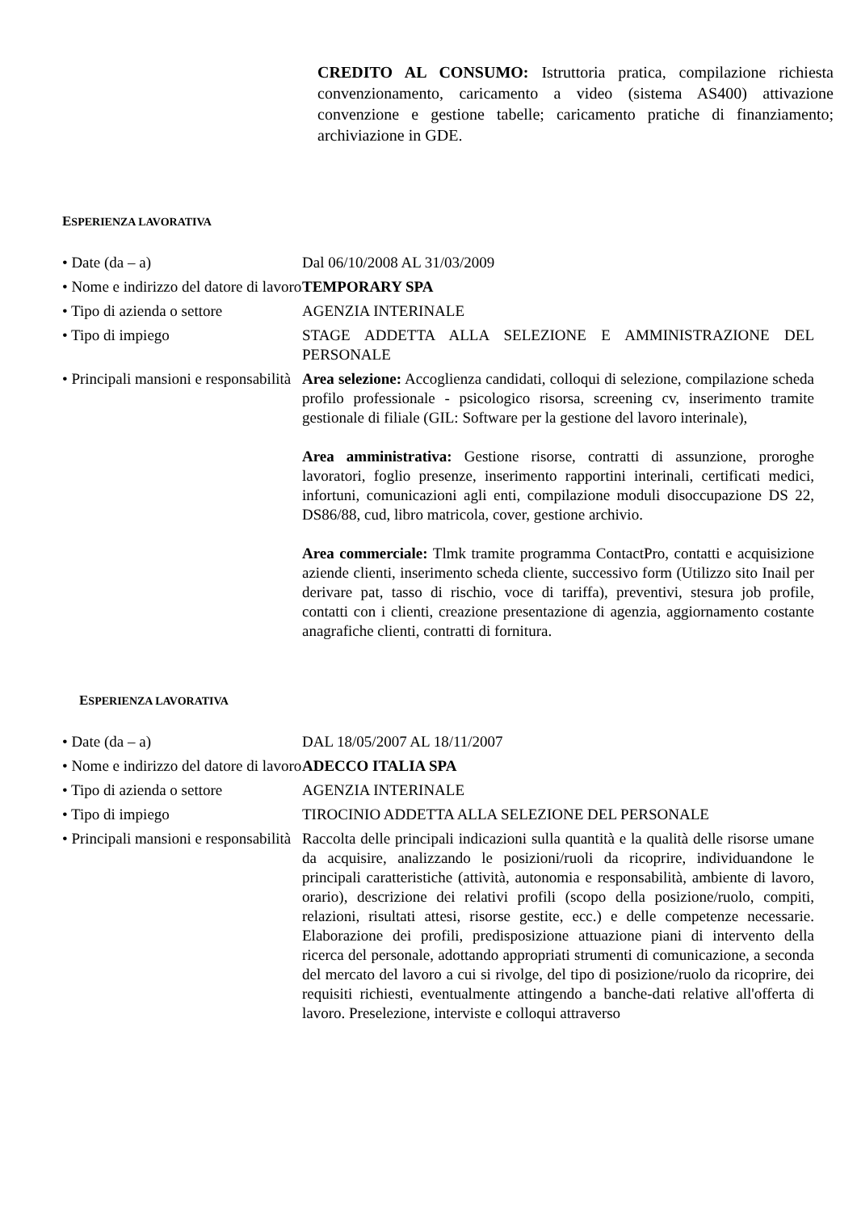CREDITO AL CONSUMO: Istruttoria pratica, compilazione richiesta convenzionamento, caricamento a video (sistema AS400) attivazione convenzione e gestione tabelle; caricamento pratiche di finanziamento; archiviazione in GDE.
ESPERIENZA LAVORATIVA
• Date (da – a) Dal 06/10/2008 AL 31/03/2009
• Nome e indirizzo del datore di lavoro
TEMPORARY SPA
• Tipo di azienda o settore
AGENZIA INTERINALE
• Tipo di impiego STAGE ADDETTA ALLA SELEZIONE E AMMINISTRAZIONE DEL PERSONALE
• Principali mansioni e responsabilità
Area selezione: Accoglienza candidati, colloqui di selezione, compilazione scheda profilo professionale - psicologico risorsa, screening cv, inserimento tramite gestionale di filiale (GIL: Software per la gestione del lavoro interinale),
Area amministrativa: Gestione risorse, contratti di assunzione, proroghe lavoratori, foglio presenze, inserimento rapportini interinali, certificati medici, infortuni, comunicazioni agli enti, compilazione moduli disoccupazione DS 22, DS86/88, cud, libro matricola, cover, gestione archivio.
Area commerciale: Tlmk tramite programma ContactPro, contatti e acquisizione aziende clienti, inserimento scheda cliente, successivo form (Utilizzo sito Inail per derivare pat, tasso di rischio, voce di tariffa), preventivi, stesura job profile, contatti con i clienti, creazione presentazione di agenzia, aggiornamento costante anagrafiche clienti, contratti di fornitura.
ESPERIENZA LAVORATIVA
• Date (da – a) DAL 18/05/2007 AL 18/11/2007
• Nome e indirizzo del datore di lavoro
ADECCO ITALIA SPA
• Tipo di azienda o settore
AGENZIA INTERINALE
• Tipo di impiego TIROCINIO ADDETTA ALLA SELEZIONE DEL PERSONALE
• Principali mansioni e responsabilità
Raccolta delle principali indicazioni sulla quantità e la qualità delle risorse umane da acquisire, analizzando le posizioni/ruoli da ricoprire, individuandone le principali caratteristiche (attività, autonomia e responsabilità, ambiente di lavoro, orario), descrizione dei relativi profili (scopo della posizione/ruolo, compiti, relazioni, risultati attesi, risorse gestite, ecc.) e delle competenze necessarie. Elaborazione dei profili, predisposizione attuazione piani di intervento della ricerca del personale, adottando appropriati strumenti di comunicazione, a seconda del mercato del lavoro a cui si rivolge, del tipo di posizione/ruolo da ricoprire, dei requisiti richiesti, eventualmente attingendo a banche-dati relative all'offerta di lavoro. Preselezione, interviste e colloqui attraverso